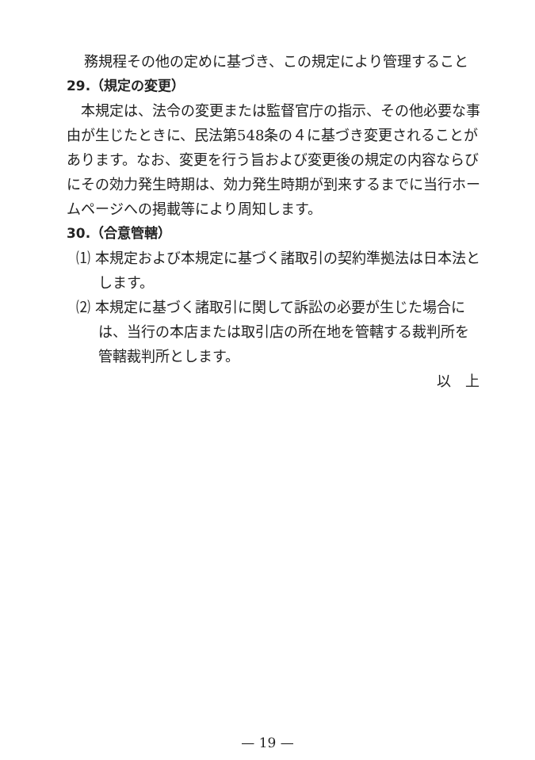務規程その他の定めに基づき、この規定により管理すること
29.（規定の変更）
本規定は、法令の変更または監督官庁の指示、その他必要な事由が生じたときに、民法第548条の４に基づき変更されることがあります。なお、変更を行う旨および変更後の規定の内容ならびにその効力発生時期は、効力発生時期が到来するまでに当行ホームページへの掲載等により周知します。
30.（合意管轄）
⑴ 本規定および本規定に基づく諸取引の契約準拠法は日本法とします。
⑵ 本規定に基づく諸取引に関して訴訟の必要が生じた場合には、当行の本店または取引店の所在地を管轄する裁判所を管轄裁判所とします。
以　上
— 19 —